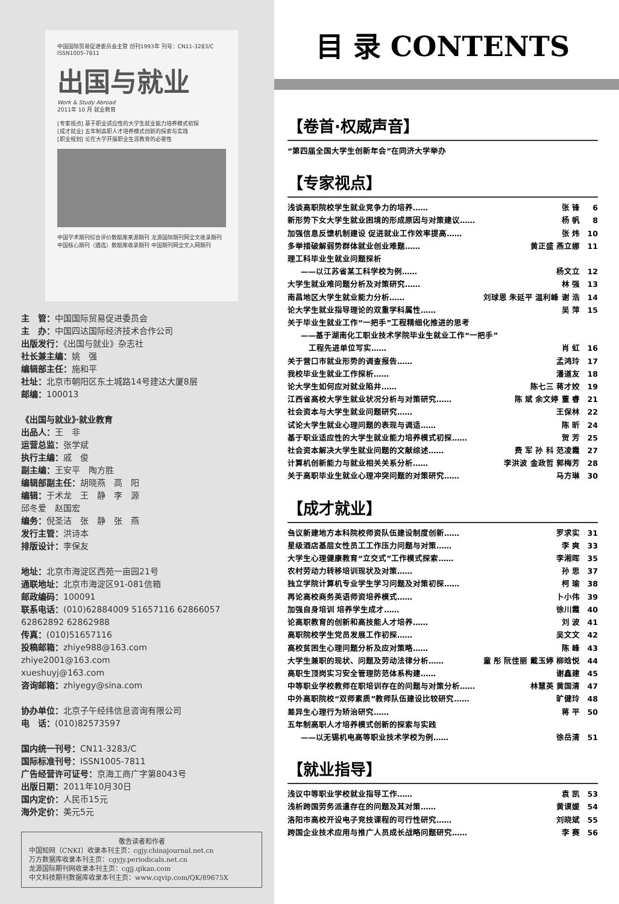中国国际贸易促进委员会主管 创刊1993年 刊号：CN11-3283/C ISSN1005-7811
出国与就业
Work & Study Abroad
2011年 10 月 就业教育
[专家视点] 基于职业适应性的大学生就业能力培养模式初探
[成才就业] 五年制高职人才培养模式创新的探索与实践
[职业规划] 论在大学开展职业生涯教育的必要性
中国学术期刊综合评价数据库来源期刊 龙源国际期刊网全文收录期刊
中国核心期刊（遴选）数据库收录期刊 中国期刊网全文入网期刊
主　管：中国国际贸易促进委员会
主　办：中国四达国际经济技术合作公司
出版发行：《出国与就业》杂志社
社长兼主编：姚　强
编辑部主任：施和平
社址：北京市朝阳区东土城路14号建达大厦8层
邮编：100013
《出国与就业》·就业教育
出品人：王　非
运营总监：张学斌
执行主编：戚　俊
副主编：王安平　陶方胜
编辑部副主任：胡晓燕　高　阳
编辑：于术龙　王　静　李　源
邱冬爱　赵国宏
编务：倪圣洁　张　静　张　燕
发行主管：洪诗本
排版设计：李保友
地址：北京市海淀区西苑一亩园21号
通联地址：北京市海淀区91-081信箱
邮政编码：100091
联系电话：(010)62884009 51657116 62866057
62862892 62862988
传真：(010)51657116
投稿邮箱：zhiye988@163.com
zhiye2001@163.com
xueshuyj@163.com
咨询邮箱：zhiyegy@sina.com
协办单位：北京子午经纬信息咨询有限公司
电　话：(010)82573597
国内统一刊号：CN11-3283/C
国际标准刊号：ISSN1005-7811
广告经营许可证号：京海工商广字第8043号
出版日期：2011年10月30日
国内定价：人民币15元
海外定价：美元5元
敬告读者和作者
中国知网（CNKI）收录本刊主页：cgjy.chinajournal.net.cn
万方数据库收录本刊主页：cgyjy.periodicals.net.cn
龙源国际期刊网收录本刊主页：cgjj.qikan.com
中文科技期刊数据库收录本刊主页：www.cqvip.com/QK/89675X
目 录 CONTENTS
【卷首·权威声音】
“第四届全国大学生创新年会”在同济大学举办
【专家视点】
浅谈高职院校学生就业竞争力的培养…… 张 锋 6
新形势下女大学生就业困境的形成原因与对策建议…… 杨 帆 8
加强信息反馈机制建设 促进就业工作效率提高…… 张 炜 10
多举措破解弱势群体就业创业难题…… 黄正盛 燕立娜 11
理工科毕业生就业问题探析
——以江苏省某工科学校为例…… 杨文立 12
大学生就业难问题分析及对策研究…… 林 强 13
南昌地区大学生就业能力分析…… 刘球恩 朱延平 温利峰 谢 浩 14
论大学生就业指导理论的双重学科属性…… 吴 萍 15
关于毕业生就业工作“一把手”工程精细化推进的思考
——基于湖南化工职业技术学院毕业生就业工作“一把手”
　工程先进单位写实…… 肖 虹 16
关于营口市就业形势的调查报告…… 孟鸿玲 17
我校毕业生就业工作探析…… 潘道友 18
论大学生如何应对就业陷井…… 陈七三 蒋才姣 19
江西省高校大学生就业状况分析与对策研究…… 陈 斌 余文婷 董 睿 21
社会资本与大学生就业问题研究…… 王保林 22
试论大学生就业心理问题的表现与调适…… 陈 昕 24
基于职业适应性的大学生就业能力培养模式初探…… 贺 芳 25
社会资本解决大学生就业问题的文献综述…… 费 军 孙 科 范凌霞 27
计算机创新能力与就业相关关系分析…… 李洪波 金政哲 郭梅芳 28
关于高职毕业生就业心理冲突问题的对策研究…… 马方琳 30
【成才就业】
刍议新建地方本科院校师资队伍建设制度创新…… 罗求实 31
星级酒店基层女性员工工作压力问题与对策…… 李 爽 33
大学生心理健康教育“立交式”工作模式探索…… 李湘晖 35
农村劳动力转移培训现状及对策…… 孙 思 37
独立学院计算机专业学生学习问题及对策初探…… 柯 瑜 38
再论高校商务英语师资培养模式…… 卜小伟 39
加强自身培训 培养学生成才…… 徐川霞 40
论高职教育的创新和高技能人才培养…… 刘 波 41
高职院校学生党员发展工作初探…… 吴文文 42
高校贫困生心理问题分析及应对策略…… 陈 峰 43
大学生兼职的现状、问题及劳动法律分析…… 童 彤 阮佳丽 戴玉婷 柳晗悦 44
高职生顶岗实习安全管理防范体系构建…… 谢鑫建 45
中等职业学校教师在职培训存在的问题与对策分析…… 林慧英 黄国清 47
中外高职院校“双师素质”教师队伍建设比较研究…… 旷健玲 48
差异生心理行为矫治研究…… 蒋 平 50
五年制高职人才培养模式创新的探索与实践
——以无锡机电高等职业技术学校为例…… 徐岳清 51
【就业指导】
浅议中等职业学校就业指导工作…… 袁 凯 53
浅析跨国劳务派遣存在的问题及其对策…… 黄谟媛 54
洛阳市高校开设电子竞技课程的可行性研究…… 刘晓斌 55
跨国企业技术应用与推广人员成长战略问题研究…… 李 赛 56